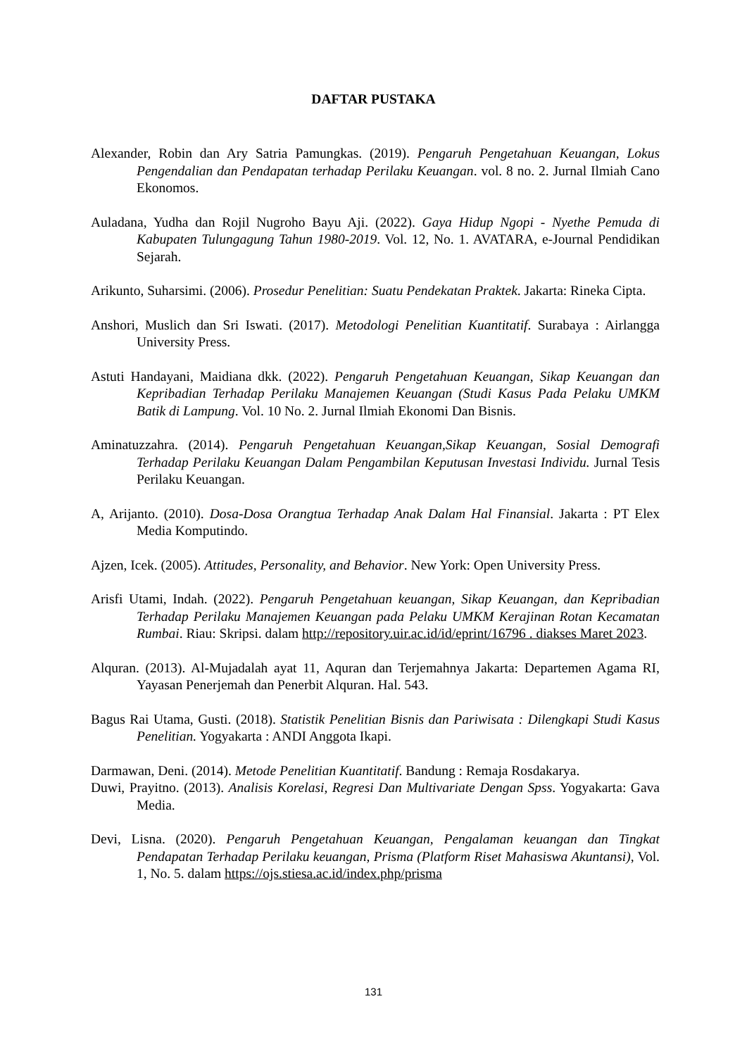DAFTAR PUSTAKA
Alexander, Robin dan Ary Satria Pamungkas. (2019). Pengaruh Pengetahuan Keuangan, Lokus Pengendalian dan Pendapatan terhadap Perilaku Keuangan. vol. 8 no. 2. Jurnal Ilmiah Cano Ekonomos.
Auladana, Yudha dan Rojil Nugroho Bayu Aji. (2022). Gaya Hidup Ngopi - Nyethe Pemuda di Kabupaten Tulungagung Tahun 1980-2019. Vol. 12, No. 1. AVATARA, e-Journal Pendidikan Sejarah.
Arikunto, Suharsimi. (2006). Prosedur Penelitian: Suatu Pendekatan Praktek. Jakarta: Rineka Cipta.
Anshori, Muslich dan Sri Iswati. (2017). Metodologi Penelitian Kuantitatif. Surabaya : Airlangga University Press.
Astuti Handayani, Maidiana dkk. (2022). Pengaruh Pengetahuan Keuangan, Sikap Keuangan dan Kepribadian Terhadap Perilaku Manajemen Keuangan (Studi Kasus Pada Pelaku UMKM Batik di Lampung. Vol. 10 No. 2. Jurnal Ilmiah Ekonomi Dan Bisnis.
Aminatuzzahra. (2014). Pengaruh Pengetahuan Keuangan,Sikap Keuangan, Sosial Demografi Terhadap Perilaku Keuangan Dalam Pengambilan Keputusan Investasi Individu. Jurnal Tesis Perilaku Keuangan.
A, Arijanto. (2010). Dosa-Dosa Orangtua Terhadap Anak Dalam Hal Finansial. Jakarta : PT Elex Media Komputindo.
Ajzen, Icek. (2005). Attitudes, Personality, and Behavior. New York: Open University Press.
Arisfi Utami, Indah. (2022). Pengaruh Pengetahuan keuangan, Sikap Keuangan, dan Kepribadian Terhadap Perilaku Manajemen Keuangan pada Pelaku UMKM Kerajinan Rotan Kecamatan Rumbai. Riau: Skripsi. dalam http://repository.uir.ac.id/id/eprint/16796 . diakses Maret 2023.
Alquran. (2013). Al-Mujadalah ayat 11, Aquran dan Terjemahnya Jakarta: Departemen Agama RI, Yayasan Penerjemah dan Penerbit Alquran. Hal. 543.
Bagus Rai Utama, Gusti. (2018). Statistik Penelitian Bisnis dan Pariwisata : Dilengkapi Studi Kasus Penelitian. Yogyakarta : ANDI Anggota Ikapi.
Darmawan, Deni. (2014). Metode Penelitian Kuantitatif. Bandung : Remaja Rosdakarya.
Duwi, Prayitno. (2013). Analisis Korelasi, Regresi Dan Multivariate Dengan Spss. Yogyakarta: Gava Media.
Devi, Lisna. (2020). Pengaruh Pengetahuan Keuangan, Pengalaman keuangan dan Tingkat Pendapatan Terhadap Perilaku keuangan, Prisma (Platform Riset Mahasiswa Akuntansi), Vol. 1, No. 5. dalam https://ojs.stiesa.ac.id/index.php/prisma
131